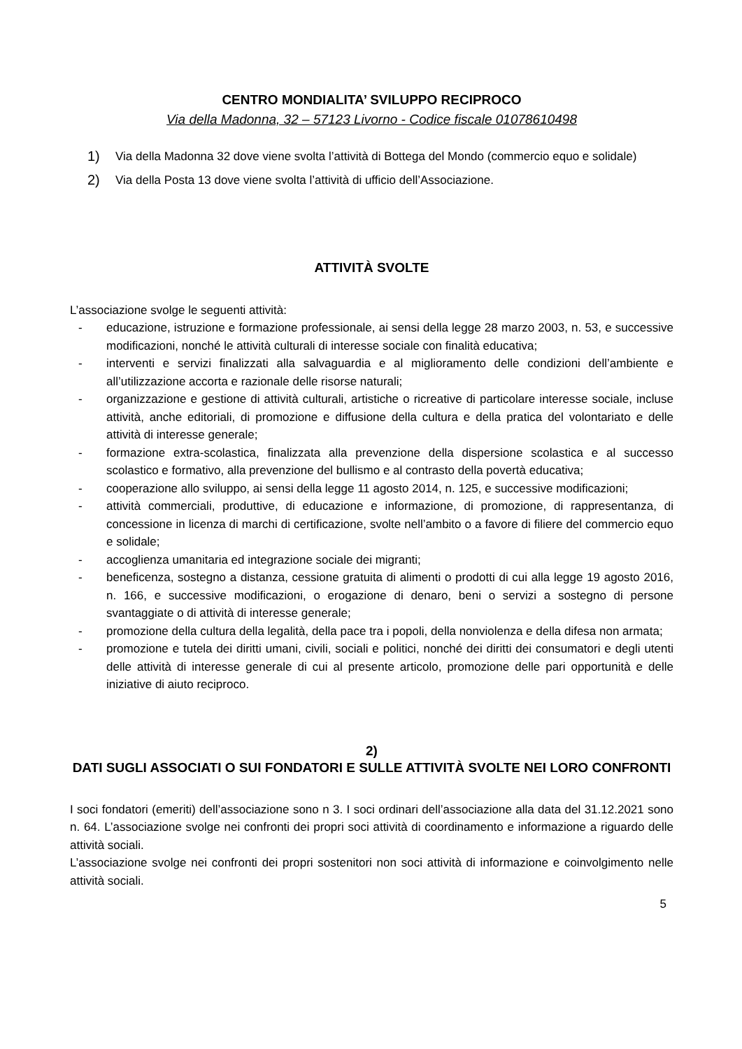CENTRO MONDIALITA’ SVILUPPO RECIPROCO
Via della Madonna, 32 – 57123 Livorno - Codice fiscale 01078610498
1)
Via della Madonna 32 dove viene svolta l’attività di Bottega del Mondo (commercio equo e solidale)
2)
Via della Posta 13 dove viene svolta l’attività di ufficio dell’Associazione.
ATTIVITÀ SVOLTE
L’associazione svolge le seguenti attività:
- educazione, istruzione e formazione professionale, ai sensi della legge 28 marzo 2003, n. 53, e successive modificazioni, nonché le attività culturali di interesse sociale con finalità educativa;
- interventi e servizi finalizzati alla salvaguardia e al miglioramento delle condizioni dell’ambiente e all’utilizzazione accorta e razionale delle risorse naturali;
- organizzazione e gestione di attività culturali, artistiche o ricreative di particolare interesse sociale, incluse attività, anche editoriali, di promozione e diffusione della cultura e della pratica del volontariato e delle attività di interesse generale;
- formazione extra-scolastica, finalizzata alla prevenzione della dispersione scolastica e al successo scolastico e formativo, alla prevenzione del bullismo e al contrasto della povertà educativa;
- cooperazione allo sviluppo, ai sensi della legge 11 agosto 2014, n. 125, e successive modificazioni;
- attività commerciali, produttive, di educazione e informazione, di promozione, di rappresentanza, di concessione in licenza di marchi di certificazione, svolte nell’ambito o a favore di filiere del commercio equo e solidale;
- accoglienza umanitaria ed integrazione sociale dei migranti;
- beneficenza, sostegno a distanza, cessione gratuita di alimenti o prodotti di cui alla legge 19 agosto 2016, n. 166, e successive modificazioni, o erogazione di denaro, beni o servizi a sostegno di persone svantaggiate o di attività di interesse generale;
- promozione della cultura della legalità, della pace tra i popoli, della nonviolenza e della difesa non armata;
- promozione e tutela dei diritti umani, civili, sociali e politici, nonché dei diritti dei consumatori e degli utenti delle attività di interesse generale di cui al presente articolo, promozione delle pari opportunità e delle iniziative di aiuto reciproco.
2)
DATI SUGLI ASSOCIATI O SUI FONDATORI E SULLE ATTIVITÀ SVOLTE NEI LORO CONFRONTI
I soci fondatori (emeriti) dell’associazione sono n 3. I soci ordinari dell’associazione alla data del 31.12.2021 sono n. 64. L’associazione svolge nei confronti dei propri soci attività di coordinamento e informazione a riguardo delle attività sociali.
L’associazione svolge nei confronti dei propri sostenitori non soci attività di informazione e coinvolgimento nelle attività sociali.
5